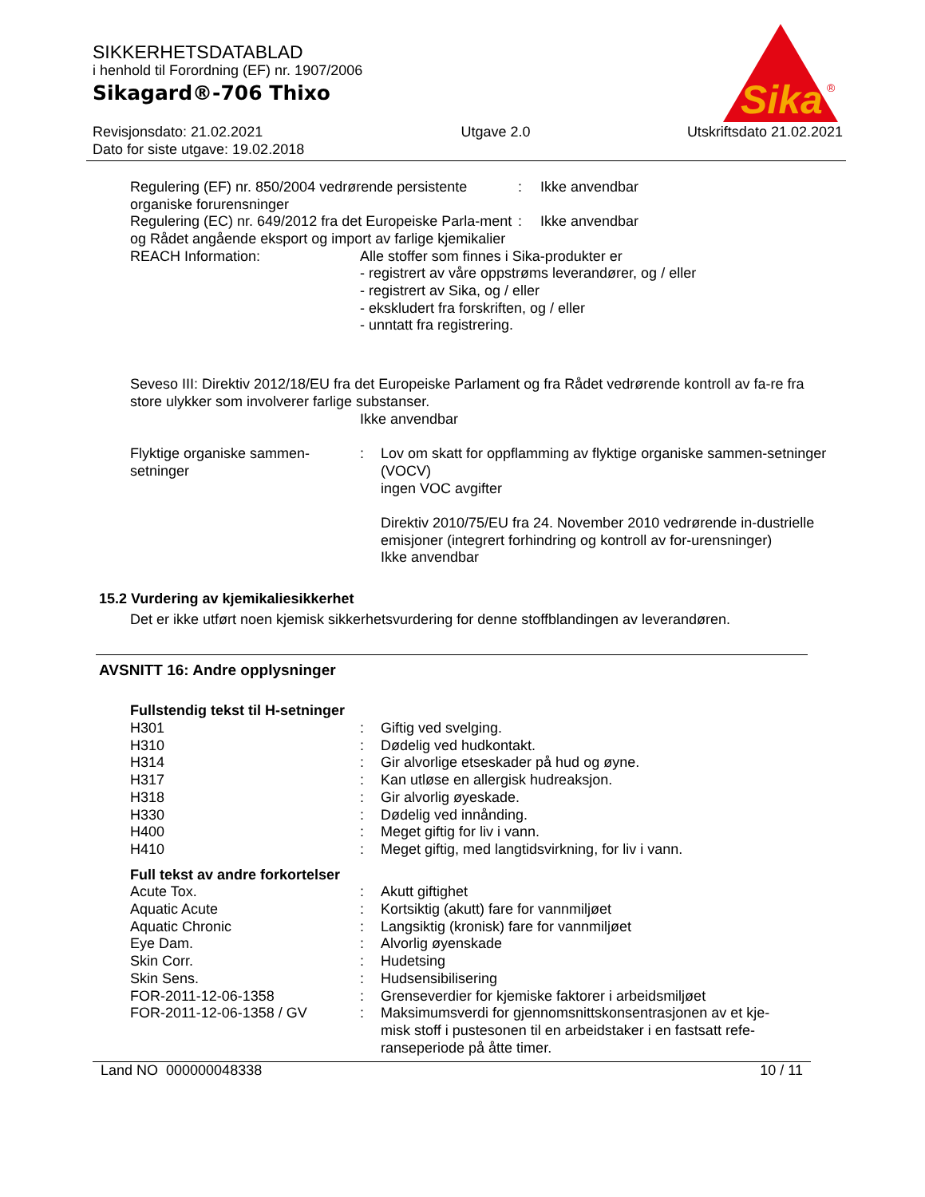Sika
®
SIKKERHETSDATABLAD
i henhold til Forordning (EF) nr. 1907/2006
Sikagard®-706 Thixo
Revisjonsdato: 21.02.2021
Dato for siste utgave: 19.02.2018
Utgave 2.0 Utskriftsdato 21.02.2021
Regulering (EF) nr. 850/2004 vedrørende persistente organiske forurensninger
: Ikke anvendbar
Regulering (EC) nr. 649/2012 fra det Europeiske Parla-ment og Rådet angående eksport og import av farlige kjemikalier
: Ikke anvendbar
REACH Information: Alle stoffer som finnes i Sika-produkter er
- registrert av våre oppstrøms leverandører, og / eller
- registrert av Sika, og / eller
- ekskludert fra forskriften, og / eller
- unntatt fra registrering.
Seveso III: Direktiv 2012/18/EU fra det Europeiske Parlament og fra Rådet vedrørende kontroll av fa-re fra store ulykker som involverer farlige substanser.
Ikke anvendbar
Flyktige organiske sammen-setninger
: Lov om skatt for oppflamming av flyktige organiske sammen-setninger (VOCV)
ingen VOC avgifter
Direktiv 2010/75/EU fra 24. November 2010 vedrørende in-dustrielle emisjoner (integrert forhindring og kontroll av for-urensninger)
Ikke anvendbar
15.2 Vurdering av kjemikaliesikkerhet
Det er ikke utført noen kjemisk sikkerhetsvurdering for denne stoffblandingen av leverandøren.
AVSNITT 16: Andre opplysninger
Fullstendig tekst til H-setninger
H301 : Giftig ved svelging.
H310 : Dødelig ved hudkontakt.
H314 : Gir alvorlige etseskader på hud og øyne.
H317 : Kan utløse en allergisk hudreaksjon.
H318 : Gir alvorlig øyeskade.
H330 : Dødelig ved innånding.
H400 : Meget giftig for liv i vann.
H410 : Meget giftig, med langtidsvirkning, for liv i vann.
Full tekst av andre forkortelser
Acute Tox. : Akutt giftighet
Aquatic Acute : Kortsiktig (akutt) fare for vannmiljøet
Aquatic Chronic : Langsiktig (kronisk) fare for vannmiljøet
Eye Dam. : Alvorlig øyenskade
Skin Corr. : Hudetsing
Skin Sens. : Hudsensibilisering
FOR-2011-12-06-1358 : Grenseverdier for kjemiske faktorer i arbeidsmiljøet
FOR-2011-12-06-1358 / GV : Maksimumsverdi for gjennomsnittskonsentrasjonen av et kje-misk stoff i pustesonen til en arbeidstaker i en fastsatt refe-ranseperiode på åtte timer.
Land NO 000000048338 10 / 11